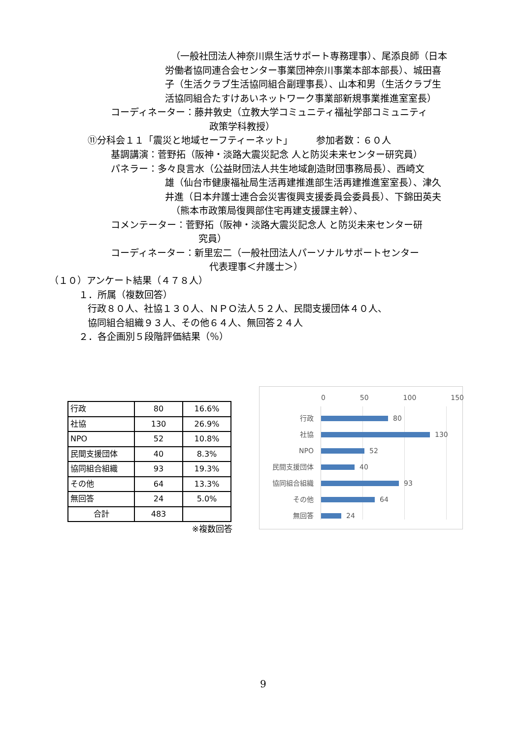（一般社団法人神奈川県生活サポート専務理事）、尾添良師（日本
労働者協同連合会センター事業団神奈川事業本部本部長）、城田喜
子（生活クラブ生活協同組合副理事長）、山本和男（生活クラブ生
活協同組合たすけあいネットワーク事業部新規事業推進室室長）
コーディネーター：藤井敦史（立教大学コミュニティ福祉学部コミュニティ
政策学科教授）
⑪分科会１１「震災と地域セーフティーネット」　　　参加者数：６０人
基調講演：菅野拓（阪神・淡路大震災記念 人と防災未来センター研究員）
パネラー：多々良言水（公益財団法人共生地域創造財団事務局長）、西崎文
雄（仙台市健康福祉局生活再建推進部生活再建推進室室長）、津久
井進（日本弁護士連合会災害復興支援委員会委員長）、下錦田英夫
（熊本市政策局復興部住宅再建支援課主幹）、
コメンテーター：菅野拓（阪神・淡路大震災記念人 と防災未来センター研
究員）
コーディネーター：新里宏二（一般社団法人パーソナルサポートセンター
代表理事＜弁護士＞）
（１０）アンケート結果（４７８人）
１．所属（複数回答）
行政８０人、社協１３０人、ＮＰＯ法人５２人、民間支援団体４０人、
協同組合組織９３人、その他６４人、無回答２４人
２．各企画別５段階評価結果（％）
| 行政 | 80 | 16.6% |
| 社協 | 130 | 26.9% |
| NPO | 52 | 10.8% |
| 民間支援団体 | 40 | 8.3% |
| 協同組合組織 | 93 | 19.3% |
| その他 | 64 | 13.3% |
| 無回答 | 24 | 5.0% |
| 合計 | 483 | |
※複数回答
0 50 100 150
行政 80
社協 130
NPO 52
民間支援団体 40
協同組合組織 93
その他 64
無回答 24
9